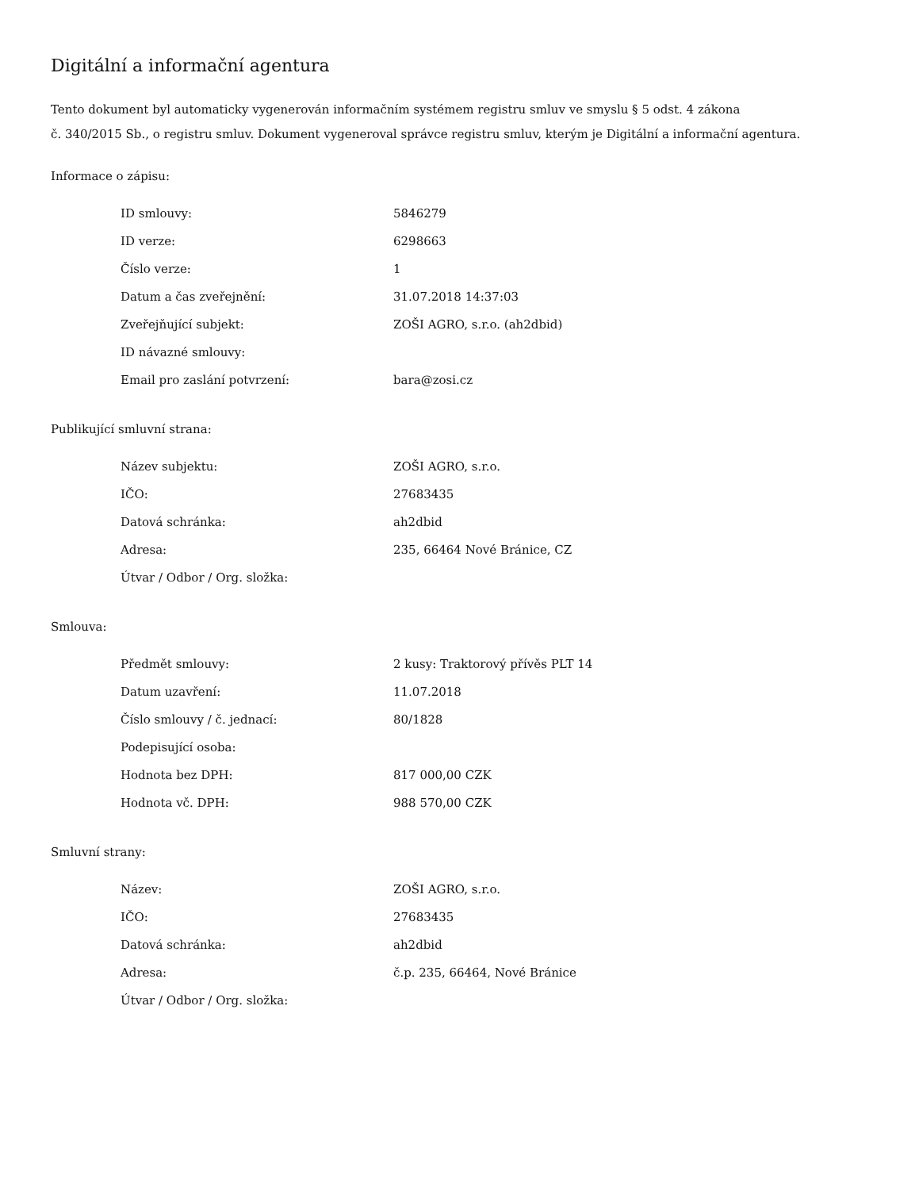Digitální a informační agentura
Tento dokument byl automaticky vygenerován informačním systémem registru smluv ve smyslu § 5 odst. 4 zákona
č. 340/2015 Sb., o registru smluv. Dokument vygeneroval správce registru smluv, kterým je Digitální a informační agentura.
Informace o zápisu:
| ID smlouvy: | 5846279 |
| ID verze: | 6298663 |
| Číslo verze: | 1 |
| Datum a čas zveřejnění: | 31.07.2018 14:37:03 |
| Zveřejňující subjekt: | ZOŠI AGRO, s.r.o. (ah2dbid) |
| ID návazné smlouvy: | |
| Email pro zaslání potvrzení: | bara@zosi.cz |
Publikující smluvní strana:
| Název subjektu: | ZOŠI AGRO, s.r.o. |
| IČO: | 27683435 |
| Datová schránka: | ah2dbid |
| Adresa: | 235, 66464 Nové Bránice, CZ |
| Útvar / Odbor / Org. složka: | |
Smlouva:
| Předmět smlouvy: | 2 kusy: Traktorový přívěs PLT 14 |
| Datum uzavření: | 11.07.2018 |
| Číslo smlouvy / č. jednací: | 80/1828 |
| Podepisující osoba: | |
| Hodnota bez DPH: | 817 000,00 CZK |
| Hodnota vč. DPH: | 988 570,00 CZK |
Smluvní strany:
| Název: | ZOŠI AGRO, s.r.o. |
| IČO: | 27683435 |
| Datová schránka: | ah2dbid |
| Adresa: | č.p. 235, 66464, Nové Bránice |
| Útvar / Odbor / Org. složka: | |